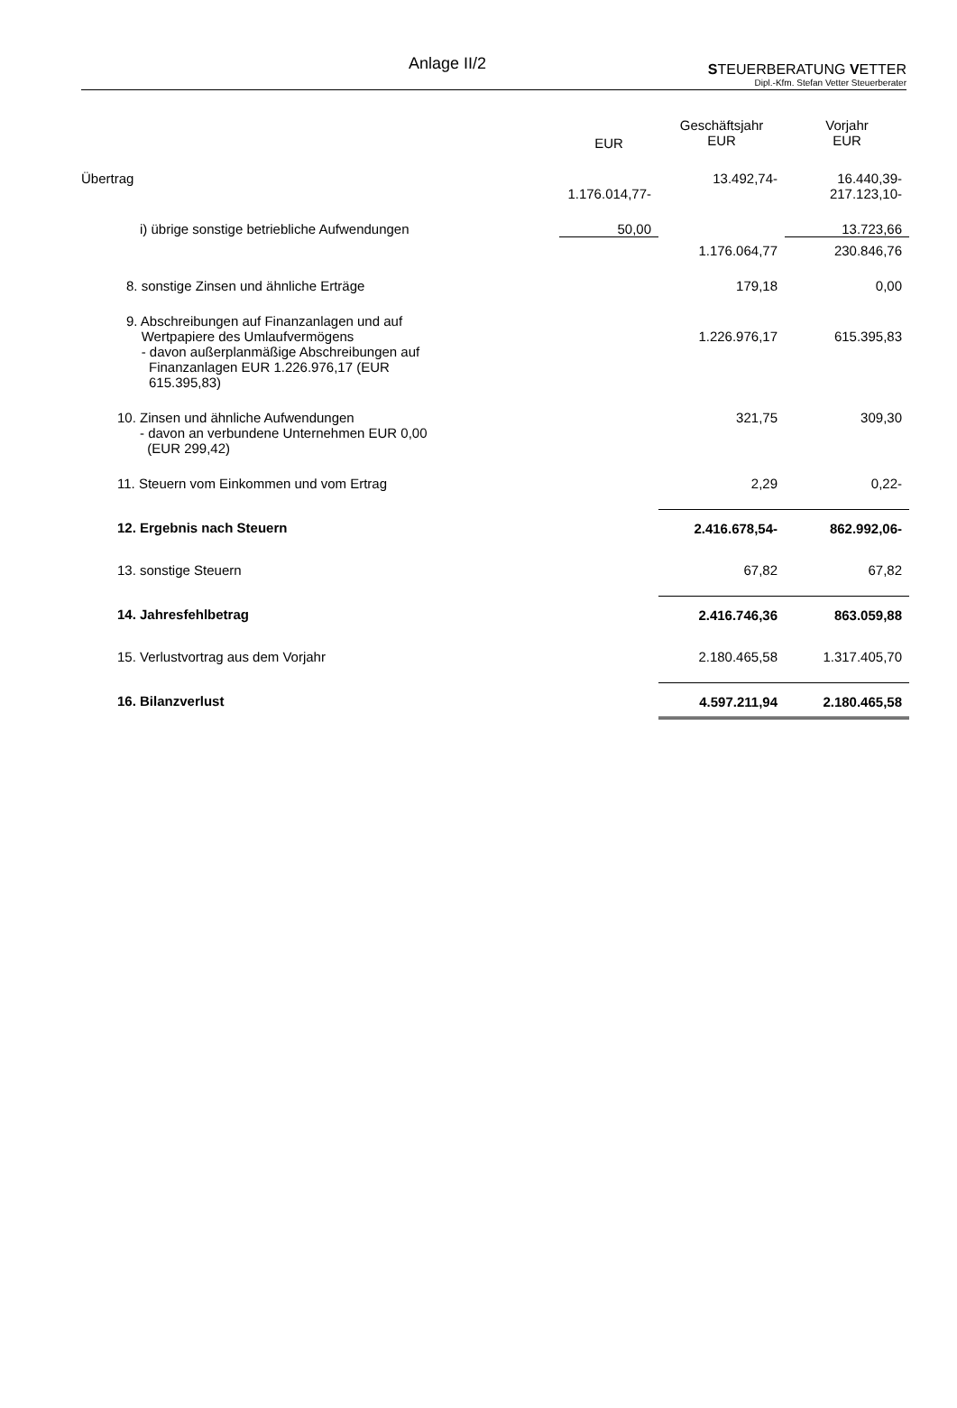Anlage II/2
STEUERBERATUNG VETTER
Dipl.-Kfm. Stefan Vetter Steuerberater
| | EUR | Geschäftsjahr EUR | Vorjahr EUR |
| --- | --- | --- | --- |
| Übertrag | 1.176.014,77- | 13.492,74- | 16.440,39- 217.123,10- |
| i) übrige sonstige betriebliche Aufwendungen | 50,00 | | 13.723,66 |
| | | 1.176.064,77 | 230.846,76 |
| 8. sonstige Zinsen und ähnliche Erträge | | 179,18 | 0,00 |
| 9. Abschreibungen auf Finanzanlagen und auf Wertpapiere des Umlaufvermögens - davon außerplanmäßige Abschreibungen auf Finanzanlagen EUR 1.226.976,17 (EUR 615.395,83) | | 1.226.976,17 | 615.395,83 |
| 10. Zinsen und ähnliche Aufwendungen - davon an verbundene Unternehmen EUR 0,00 (EUR 299,42) | | 321,75 | 309,30 |
| 11. Steuern vom Einkommen und vom Ertrag | | 2,29 | 0,22- |
| 12. Ergebnis nach Steuern | | 2.416.678,54- | 862.992,06- |
| 13. sonstige Steuern | | 67,82 | 67,82 |
| 14. Jahresfehlbetrag | | 2.416.746,36 | 863.059,88 |
| 15. Verlustvortrag aus dem Vorjahr | | 2.180.465,58 | 1.317.405,70 |
| 16. Bilanzverlust | | 4.597.211,94 | 2.180.465,58 |